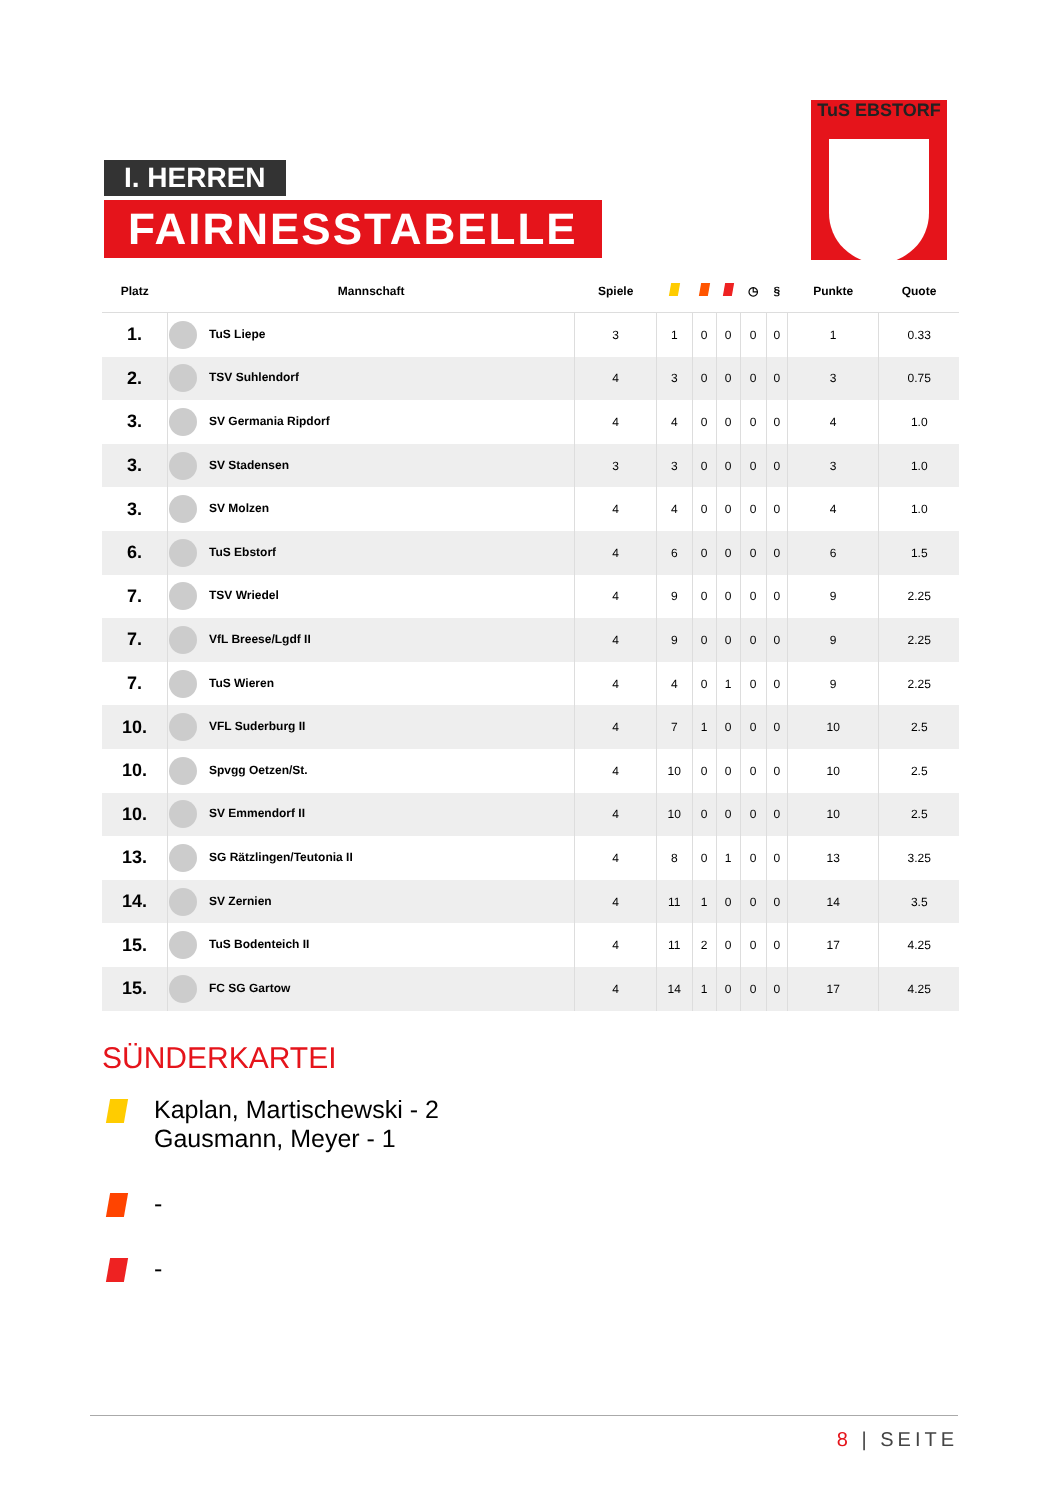I. HERREN
FAIRNESSTABELLE
TuS EBSTORF
| Platz | Mannschaft | Spiele | | | | ◷ | § | Punkte | Quote |
| --- | --- | --- | --- | --- | --- | --- | --- | --- | --- |
| 1. | TuS Liepe | 3 | 1 | 0 | 0 | 0 | 0 | 1 | 0.33 |
| 2. | TSV Suhlendorf | 4 | 3 | 0 | 0 | 0 | 0 | 3 | 0.75 |
| 3. | SV Germania Ripdorf | 4 | 4 | 0 | 0 | 0 | 0 | 4 | 1.0 |
| 3. | SV Stadensen | 3 | 3 | 0 | 0 | 0 | 0 | 3 | 1.0 |
| 3. | SV Molzen | 4 | 4 | 0 | 0 | 0 | 0 | 4 | 1.0 |
| 6. | TuS Ebstorf | 4 | 6 | 0 | 0 | 0 | 0 | 6 | 1.5 |
| 7. | TSV Wriedel | 4 | 9 | 0 | 0 | 0 | 0 | 9 | 2.25 |
| 7. | VfL Breese/Lgdf II | 4 | 9 | 0 | 0 | 0 | 0 | 9 | 2.25 |
| 7. | TuS Wieren | 4 | 4 | 0 | 1 | 0 | 0 | 9 | 2.25 |
| 10. | VFL Suderburg II | 4 | 7 | 1 | 0 | 0 | 0 | 10 | 2.5 |
| 10. | Spvgg Oetzen/St. | 4 | 10 | 0 | 0 | 0 | 0 | 10 | 2.5 |
| 10. | SV Emmendorf II | 4 | 10 | 0 | 0 | 0 | 0 | 10 | 2.5 |
| 13. | SG Rätzlingen/Teutonia II | 4 | 8 | 0 | 1 | 0 | 0 | 13 | 3.25 |
| 14. | SV Zernien | 4 | 11 | 1 | 0 | 0 | 0 | 14 | 3.5 |
| 15. | TuS Bodenteich II | 4 | 11 | 2 | 0 | 0 | 0 | 17 | 4.25 |
| 15. | FC SG Gartow | 4 | 14 | 1 | 0 | 0 | 0 | 17 | 4.25 |
SÜNDERKARTEI
Kaplan, Martischewski - 2
Gausmann, Meyer - 1
-
-
8 | SEITE